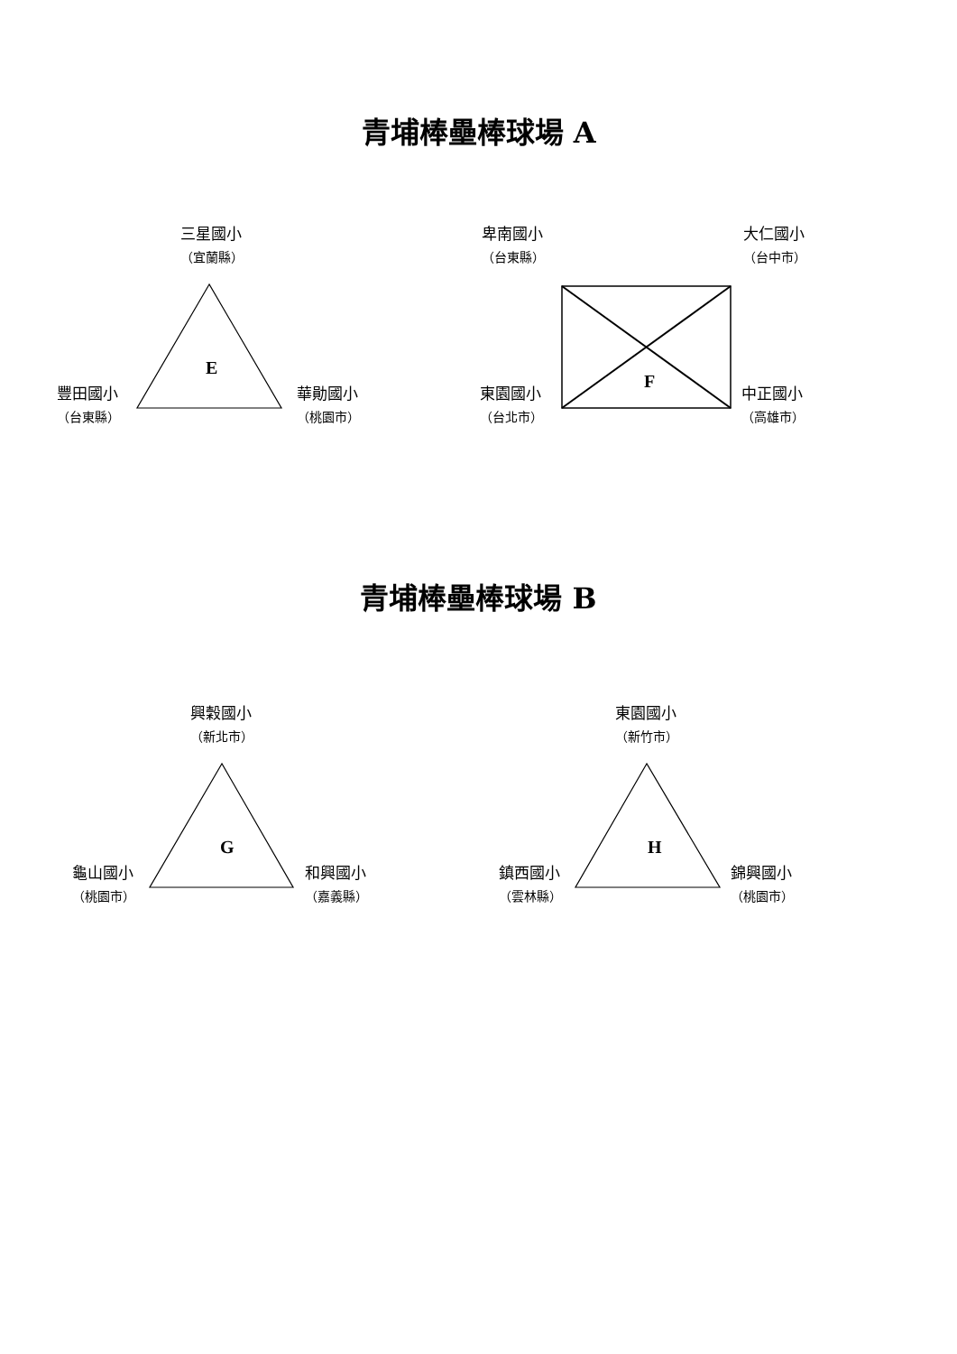青埔棒壘棒球場 A
三星國小
（宜蘭縣）
E
豐田國小
（台東縣）
華勛國小
（桃園市）
卑南國小
（台東縣）
大仁國小
（台中市）
F
東園國小
（台北市）
中正國小
（高雄市）
青埔棒壘棒球場 B
興穀國小
（新北市）
G
龜山國小
（桃園市）
和興國小
（嘉義縣）
東園國小
（新竹市）
H
鎮西國小
（雲林縣）
錦興國小
（桃園市）